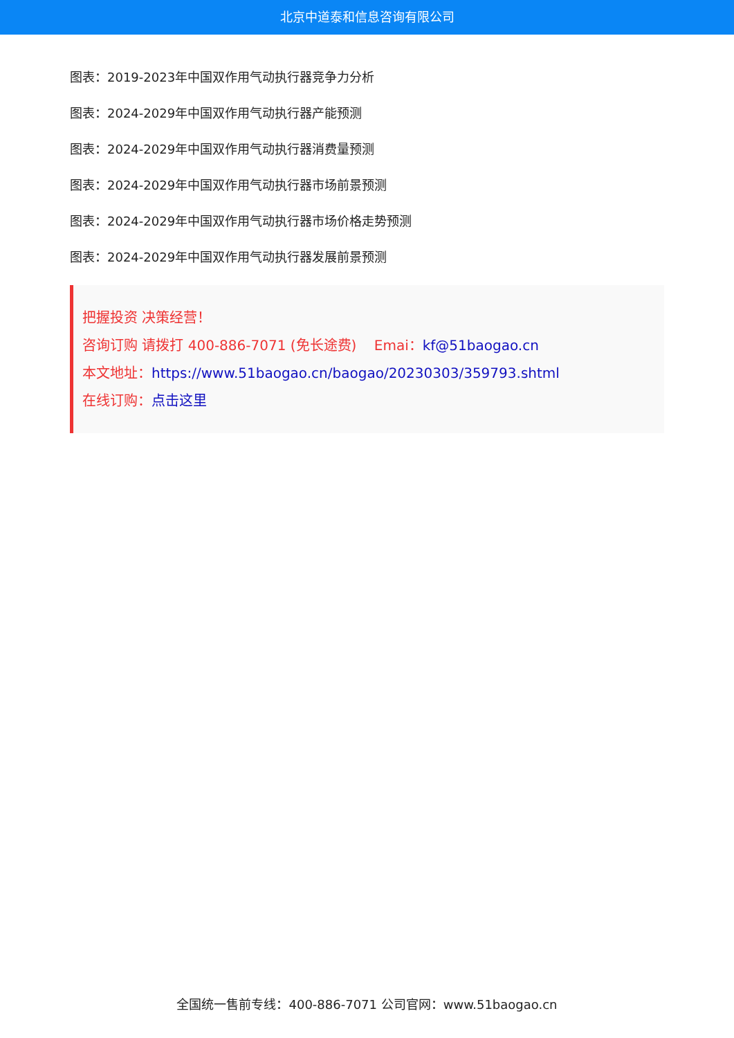北京中道泰和信息咨询有限公司
图表：2019-2023年中国双作用气动执行器竞争力分析
图表：2024-2029年中国双作用气动执行器产能预测
图表：2024-2029年中国双作用气动执行器消费量预测
图表：2024-2029年中国双作用气动执行器市场前景预测
图表：2024-2029年中国双作用气动执行器市场价格走势预测
图表：2024-2029年中国双作用气动执行器发展前景预测
把握投资 决策经营！
咨询订购 请拨打 400-886-7071 (免长途费) Emai：kf@51baogao.cn
本文地址：https://www.51baogao.cn/baogao/20230303/359793.shtml
在线订购：点击这里
全国统一售前专线：400-886-7071 公司官网：www.51baogao.cn